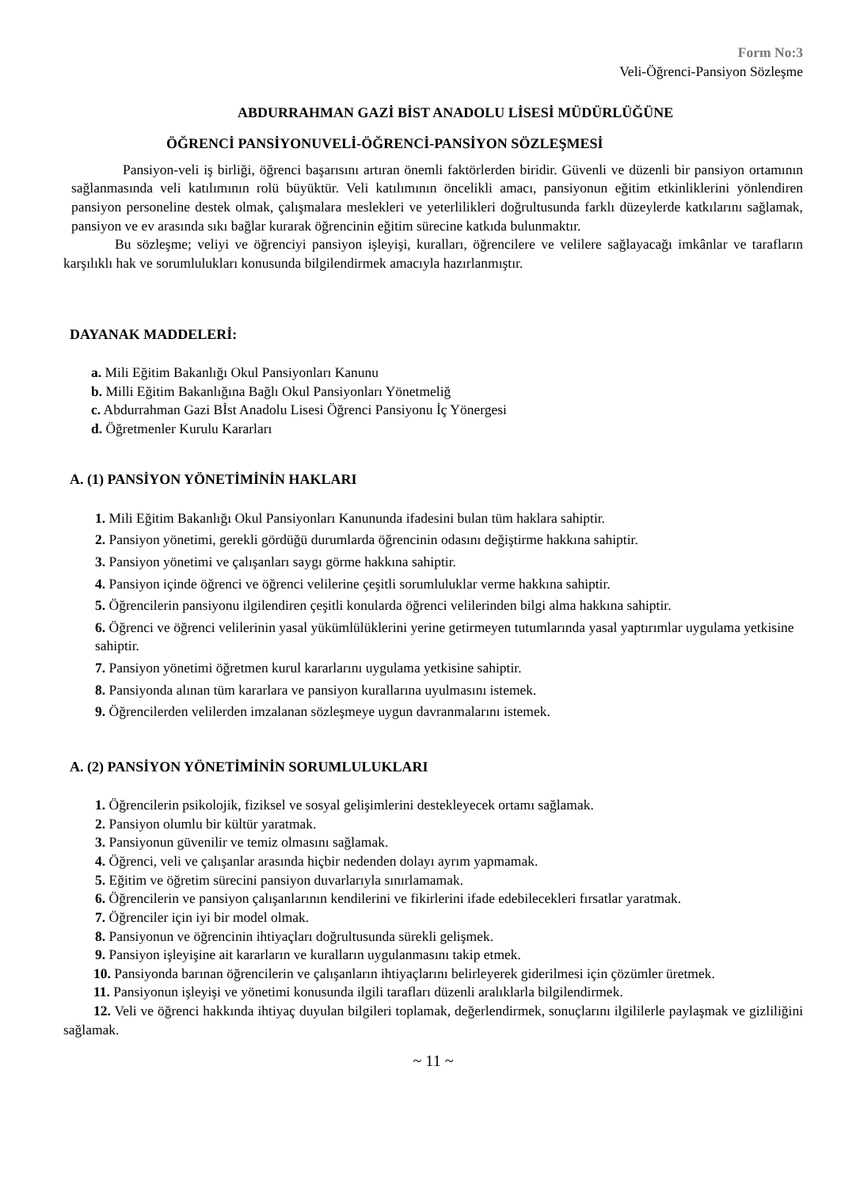Form No:3
Veli-Öğrenci-Pansiyon Sözleşme
ABDURRAHMAN GAZİ BİST ANADOLU LİSESİ MÜDÜRLÜĞÜNE
ÖĞRENCİ PANSİYONUVELİ-ÖĞRENCİ-PANSİYON SÖZLEŞMESİ
Pansiyon-veli iş birliği, öğrenci başarısını artıran önemli faktörlerden biridir. Güvenli ve düzenli bir pansiyon ortamının sağlanmasında veli katılımının rolü büyüktür. Veli katılımının öncelikli amacı, pansiyonun eğitim etkinliklerini yönlendiren pansiyon personeline destek olmak, çalışmalara meslekleri ve yeterlilikleri doğrultusunda farklı düzeylerde katkılarını sağlamak, pansiyon ve ev arasında sıkı bağlar kurarak öğrencinin eğitim sürecine katkıda bulunmaktır.
Bu sözleşme; veliyi ve öğrenciyi pansiyon işleyişi, kuralları, öğrencilere ve velilere sağlayacağı imkânlar ve tarafların karşılıklı hak ve sorumlulukları konusunda bilgilendirmek amacıyla hazırlanmıştır.
DAYANAK MADDELERİ:
a. Mili Eğitim Bakanlığı Okul Pansiyonları Kanunu
b. Milli Eğitim Bakanlığına Bağlı Okul Pansiyonları Yönetmeliğ
c. Abdurrahman Gazi Bİst Anadolu Lisesi Öğrenci Pansiyonu İç Yönergesi
d. Öğretmenler Kurulu Kararları
A. (1) PANSİYON YÖNETİMİNİN HAKLARI
1. Mili Eğitim Bakanlığı Okul Pansiyonları Kanununda ifadesini bulan tüm haklara sahiptir.
2. Pansiyon yönetimi, gerekli gördüğü durumlarda öğrencinin odasını değiştirme hakkına sahiptir.
3. Pansiyon yönetimi ve çalışanları saygı görme hakkına sahiptir.
4. Pansiyon içinde öğrenci ve öğrenci velilerine çeşitli sorumluluklar verme hakkına sahiptir.
5. Öğrencilerin pansiyonu ilgilendiren çeşitli konularda öğrenci velilerinden bilgi alma hakkına sahiptir.
6. Öğrenci ve öğrenci velilerinin yasal yükümlülüklerini yerine getirmeyen tutumlarında yasal yaptırımlar uygulama yetkisine sahiptir.
7. Pansiyon yönetimi öğretmen kurul kararlarını uygulama yetkisine sahiptir.
8. Pansiyonda alınan tüm kararlara ve pansiyon kurallarına uyulmasını istemek.
9. Öğrencilerden velilerden imzalanan sözleşmeye uygun davranmalarını istemek.
A. (2) PANSİYON YÖNETİMİNİN SORUMLULUKLARI
1. Öğrencilerin psikolojik, fiziksel ve sosyal gelişimlerini destekleyecek ortamı sağlamak.
2. Pansiyon olumlu bir kültür yaratmak.
3. Pansiyonun güvenilir ve temiz olmasını sağlamak.
4. Öğrenci, veli ve çalışanlar arasında hiçbir nedenden dolayı ayrım yapmamak.
5. Eğitim ve öğretim sürecini pansiyon duvarlarıyla sınırlamamak.
6. Öğrencilerin ve pansiyon çalışanlarının kendilerini ve fikirlerini ifade edebilecekleri fırsatlar yaratmak.
7. Öğrenciler için iyi bir model olmak.
8. Pansiyonun ve öğrencinin ihtiyaçları doğrultusunda sürekli gelişmek.
9. Pansiyon işleyişine ait kararların ve kuralların uygulanmasını takip etmek.
10. Pansiyonda barınan öğrencilerin ve çalışanların ihtiyaçlarını belirleyerek giderilmesi için çözümler üretmek.
11. Pansiyonun işleyişi ve yönetimi konusunda ilgili tarafları düzenli aralıklarla bilgilendirmek.
12. Veli ve öğrenci hakkında ihtiyaç duyulan bilgileri toplamak, değerlendirmek, sonuçlarını ilgililerle paylaşmak ve gizliliğini sağlamak.
~ 11 ~